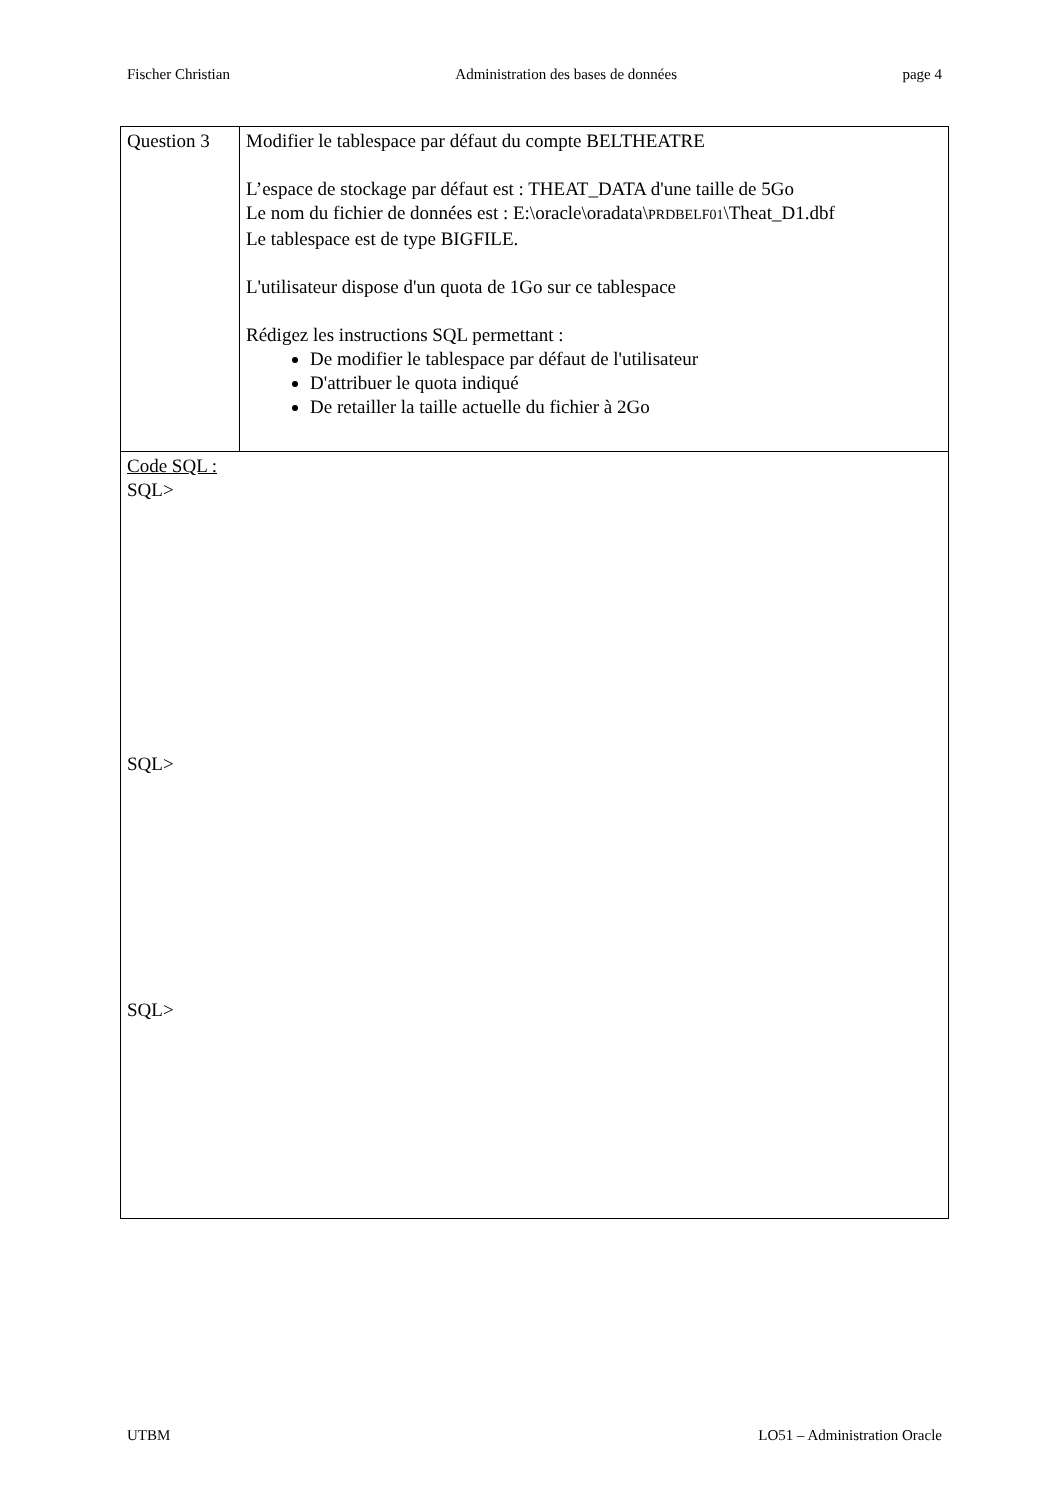Fischer Christian Administration des bases de données page 4
| Question 3 | Modifier le tablespace par défaut du compte BELTHEATRE L’espace de stockage par défaut est : THEAT_DATA d'une taille de 5Go Le nom du fichier de données est : E:\oracle\oradata\ PRDBELF01 \Theat_D1.dbf Le tablespace est de type BIGFILE. L'utilisateur dispose d'un quota de 1Go sur ce tablespace Rédigez les instructions SQL permettant : De modifier le tablespace par défaut de l'utilisateur D'attribuer le quota indiqué De retailler la taille actuelle du fichier à 2Go |
| Code SQL : SQL> SQL> SQL> | |
UTBM LO51 – Administration Oracle